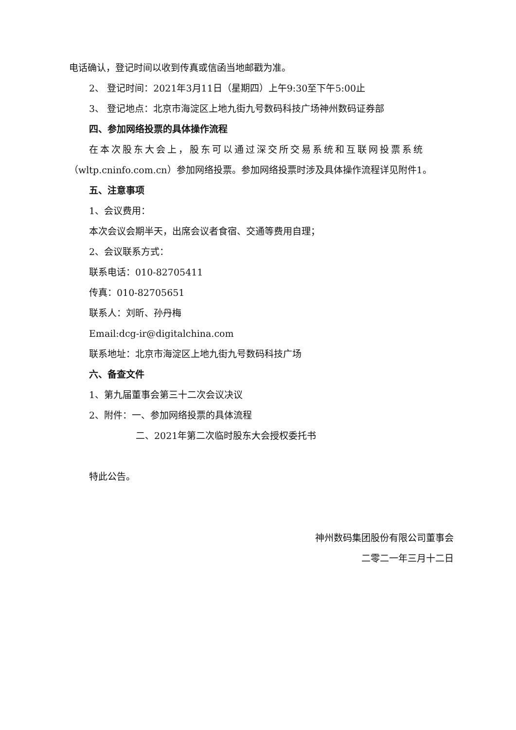电话确认，登记时间以收到传真或信函当地邮戳为准。
2、 登记时间：2021年3月11日（星期四）上午9:30至下午5:00止
3、 登记地点：北京市海淀区上地九街九号数码科技广场神州数码证券部
四、参加网络投票的具体操作流程
在本次股东大会上，股东可以通过深交所交易系统和互联网投票系统
（wltp.cninfo.com.cn）参加网络投票。参加网络投票时涉及具体操作流程详见附件1。
五、注意事项
1、会议费用：
本次会议会期半天，出席会议者食宿、交通等费用自理；
2、会议联系方式：
联系电话：010-82705411
传真：010-82705651
联系人：刘昕、孙丹梅
Email:dcg-ir@digitalchina.com
联系地址：北京市海淀区上地九街九号数码科技广场
六、备查文件
1、第九届董事会第三十二次会议决议
2、附件：一、参加网络投票的具体流程
二、2021年第二次临时股东大会授权委托书
特此公告。
神州数码集团股份有限公司董事会
二零二一年三月十二日